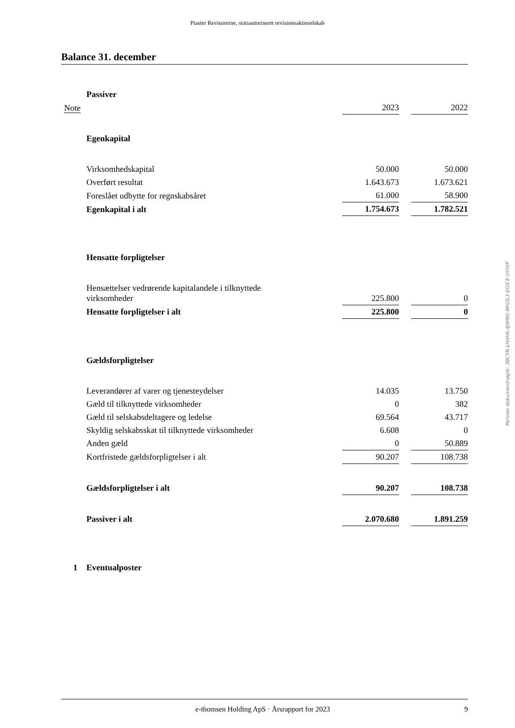Piaster Revisorerne, statsautoriseret revisionsaktieselskab
Balance 31. december
| | Passiver | | | |
| Note | | 2023 | | 2022 |
| | Egenkapital | | | |
| | Virksomhedskapital | 50.000 | | 50.000 |
| | Overført resultat | 1.643.673 | | 1.673.621 |
| | Foreslået udbytte for regnskabsåret | 61.000 | | 58.900 |
| | Egenkapital i alt | 1.754.673 | | 1.782.521 |
| | Hensatte forpligtelser | | | |
| | Hensættelser vedrørende kapitalandele i tilknyttede virksomheder | 225.800 | | 0 |
| | Hensatte forpligtelser i alt | 225.800 | | 0 |
| | Gældsforpligtelser | | | |
| | Leverandører af varer og tjenesteydelser | 14.035 | | 13.750 |
| | Gæld til tilknyttede virksomheder | 0 | | 382 |
| | Gæld til selskabsdeltagere og ledelse | 69.564 | | 43.717 |
| | Skyldig selskabsskat til tilknyttede virksomheder | 6.608 | | 0 |
| | Anden gæld | 0 | | 50.889 |
| | Kortfristede gældsforpligtelser i alt | 90.207 | | 108.738 |
| | Gældsforpligtelser i alt | 90.207 | | 108.738 |
| | Passiver i alt | 2.070.680 | | 1.891.259 |
| 1 | Eventualposter | | | |
Penneo dokumentnøgle: 3BCYN-LHAHK-4JWNG-MHZL3-EGICE-UYIXP
e-thomsen Holding ApS · Årsrapport for 2023 9